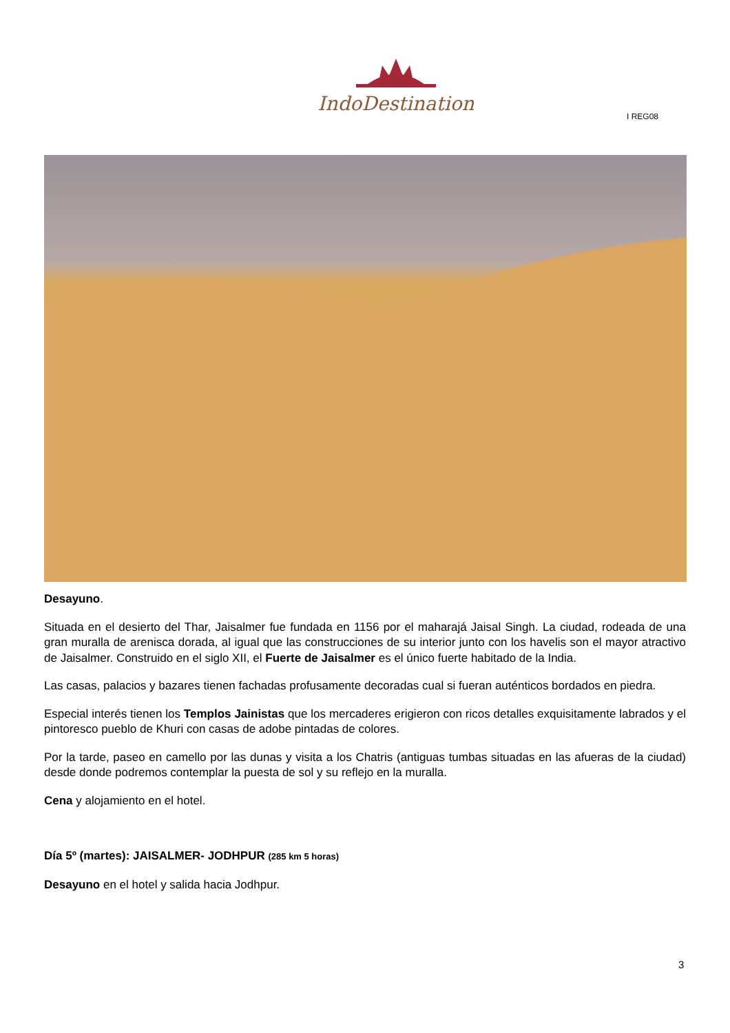IndoDestination
I REG08
Desayuno.
Situada en el desierto del Thar, Jaisalmer fue fundada en 1156 por el maharajá Jaisal Singh. La ciudad, rodeada de una gran muralla de arenisca dorada, al igual que las construcciones de su interior junto con los havelis son el mayor atractivo de Jaisalmer. Construido en el siglo XII, el Fuerte de Jaisalmer es el único fuerte habitado de la India.
Las casas, palacios y bazares tienen fachadas profusamente decoradas cual si fueran auténticos bordados en piedra.
Especial interés tienen los Templos Jainistas que los mercaderes erigieron con ricos detalles exquisitamente labrados y el pintoresco pueblo de Khuri con casas de adobe pintadas de colores.
Por la tarde, paseo en camello por las dunas y visita a los Chatris (antiguas tumbas situadas en las afueras de la ciudad) desde donde podremos contemplar la puesta de sol y su reflejo en la muralla.
Cena y alojamiento en el hotel.
Día 5º (martes): JAISALMER- JODHPUR (285 km 5 horas)
Desayuno en el hotel y salida hacia Jodhpur.
3